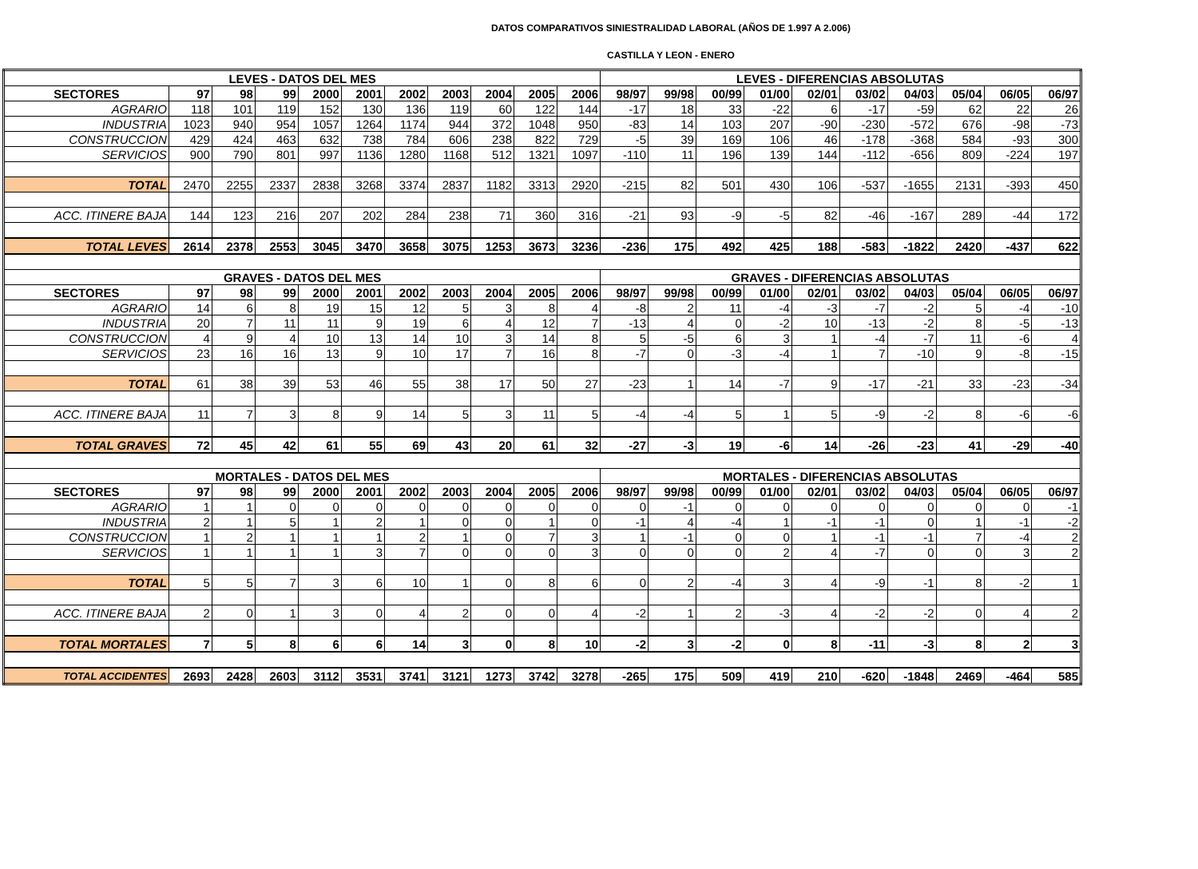DATOS COMPARATIVOS SINIESTRALIDAD LABORAL (AÑOS DE 1.997 A 2.006)
CASTILLA Y LEON - ENERO
| LEVES - DATOS DEL MES | | | | | | | | | | | LEVES - DIFERENCIAS ABSOLUTAS | | | | | | | | | |
| --- | --- | --- | --- | --- | --- | --- | --- | --- | --- | --- | --- | --- | --- | --- | --- | --- | --- | --- | --- | --- |
| SECTORES | 97 | 98 | 99 | 2000 | 2001 | 2002 | 2003 | 2004 | 2005 | 2006 | 98/97 | 99/98 | 00/99 | 01/00 | 02/01 | 03/02 | 04/03 | 05/04 | 06/05 | 06/97 |
| AGRARIO | 118 | 101 | 119 | 152 | 130 | 136 | 119 | 60 | 122 | 144 | -17 | 18 | 33 | -22 | 6 | -17 | -59 | 62 | 22 | 26 |
| INDUSTRIA | 1023 | 940 | 954 | 1057 | 1264 | 1174 | 944 | 372 | 1048 | 950 | -83 | 14 | 103 | 207 | -90 | -230 | -572 | 676 | -98 | -73 |
| CONSTRUCCION | 429 | 424 | 463 | 632 | 738 | 784 | 606 | 238 | 822 | 729 | -5 | 39 | 169 | 106 | 46 | -178 | -368 | 584 | -93 | 300 |
| SERVICIOS | 900 | 790 | 801 | 997 | 1136 | 1280 | 1168 | 512 | 1321 | 1097 | -110 | 11 | 196 | 139 | 144 | -112 | -656 | 809 | -224 | 197 |
| TOTAL | 2470 | 2255 | 2337 | 2838 | 3268 | 3374 | 2837 | 1182 | 3313 | 2920 | -215 | 82 | 501 | 430 | 106 | -537 | -1655 | 2131 | -393 | 450 |
| ACC. ITINERE BAJA | 144 | 123 | 216 | 207 | 202 | 284 | 238 | 71 | 360 | 316 | -21 | 93 | -9 | -5 | 82 | -46 | -167 | 289 | -44 | 172 |
| TOTAL LEVES | 2614 | 2378 | 2553 | 3045 | 3470 | 3658 | 3075 | 1253 | 3673 | 3236 | -236 | 175 | 492 | 425 | 188 | -583 | -1822 | 2420 | -437 | 622 |
| GRAVES - DATOS DEL MES | | | | | | | | | | | GRAVES - DIFERENCIAS ABSOLUTAS | | | | | | | | | |
| SECTORES | 97 | 98 | 99 | 2000 | 2001 | 2002 | 2003 | 2004 | 2005 | 2006 | 98/97 | 99/98 | 00/99 | 01/00 | 02/01 | 03/02 | 04/03 | 05/04 | 06/05 | 06/97 |
| AGRARIO | 14 | 6 | 8 | 19 | 15 | 12 | 5 | 3 | 8 | 4 | -8 | 2 | 11 | -4 | -3 | -7 | -2 | 5 | -4 | -10 |
| INDUSTRIA | 20 | 7 | 11 | 11 | 9 | 19 | 6 | 4 | 12 | 7 | -13 | 4 | 0 | -2 | 10 | -13 | -2 | 8 | -5 | -13 |
| CONSTRUCCION | 4 | 9 | 4 | 10 | 13 | 14 | 10 | 3 | 14 | 8 | 5 | -5 | 6 | 3 | 1 | -4 | -7 | 11 | -6 | 4 |
| SERVICIOS | 23 | 16 | 16 | 13 | 9 | 10 | 17 | 7 | 16 | 8 | -7 | 0 | -3 | -4 | 1 | 7 | -10 | 9 | -8 | -15 |
| TOTAL | 61 | 38 | 39 | 53 | 46 | 55 | 38 | 17 | 50 | 27 | -23 | 1 | 14 | -7 | 9 | -17 | -21 | 33 | -23 | -34 |
| ACC. ITINERE BAJA | 11 | 7 | 3 | 8 | 9 | 14 | 5 | 3 | 11 | 5 | -4 | -4 | 5 | 1 | 5 | -9 | -2 | 8 | -6 | -6 |
| TOTAL GRAVES | 72 | 45 | 42 | 61 | 55 | 69 | 43 | 20 | 61 | 32 | -27 | -3 | 19 | -6 | 14 | -26 | -23 | 41 | -29 | -40 |
| MORTALES - DATOS DEL MES | | | | | | | | | | | MORTALES - DIFERENCIAS ABSOLUTAS | | | | | | | | | |
| SECTORES | 97 | 98 | 99 | 2000 | 2001 | 2002 | 2003 | 2004 | 2005 | 2006 | 98/97 | 99/98 | 00/99 | 01/00 | 02/01 | 03/02 | 04/03 | 05/04 | 06/05 | 06/97 |
| AGRARIO | 1 | 1 | 0 | 0 | 0 | 0 | 0 | 0 | 0 | 0 | 0 | -1 | 0 | 0 | 0 | 0 | 0 | 0 | 0 | -1 |
| INDUSTRIA | 2 | 1 | 5 | 1 | 2 | 1 | 0 | 0 | 1 | 0 | -1 | 4 | -4 | 1 | -1 | -1 | 0 | 1 | -1 | -2 |
| CONSTRUCCION | 1 | 2 | 1 | 1 | 1 | 2 | 1 | 0 | 7 | 3 | 1 | -1 | 0 | 0 | 1 | -1 | -1 | 7 | -4 | 2 |
| SERVICIOS | 1 | 1 | 1 | 1 | 3 | 7 | 0 | 0 | 0 | 3 | 0 | 0 | 0 | 2 | 4 | -7 | 0 | 0 | 3 | 2 |
| TOTAL | 5 | 5 | 7 | 3 | 6 | 10 | 1 | 0 | 8 | 6 | 0 | 2 | -4 | 3 | 4 | -9 | -1 | 8 | -2 | 1 |
| ACC. ITINERE BAJA | 2 | 0 | 1 | 3 | 0 | 4 | 2 | 0 | 0 | 4 | -2 | 1 | 2 | -3 | 4 | -2 | -2 | 0 | 4 | 2 |
| TOTAL MORTALES | 7 | 5 | 8 | 6 | 6 | 14 | 3 | 0 | 8 | 10 | -2 | 3 | -2 | 0 | 8 | -11 | -3 | 8 | 2 | 3 |
| TOTAL ACCIDENTES | 2693 | 2428 | 2603 | 3112 | 3531 | 3741 | 3121 | 1273 | 3742 | 3278 | -265 | 175 | 509 | 419 | 210 | -620 | -1848 | 2469 | -464 | 585 |